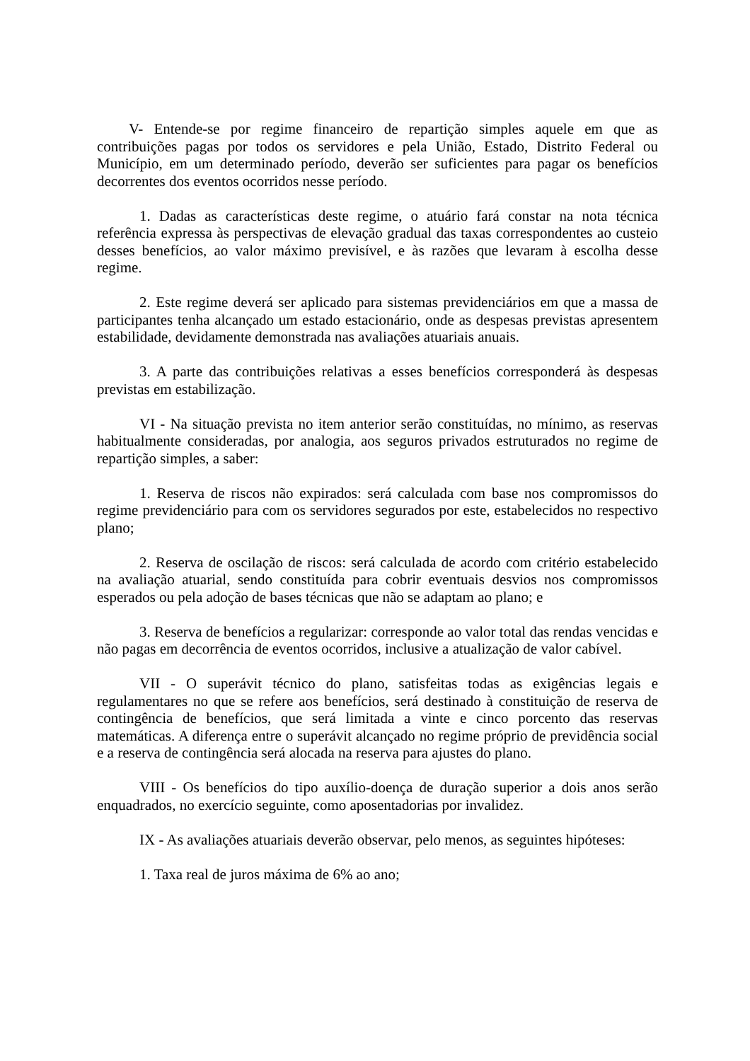V- Entende-se por regime financeiro de repartição simples aquele em que as contribuições pagas por todos os servidores e pela União, Estado, Distrito Federal ou Município, em um determinado período, deverão ser suficientes para pagar os benefícios decorrentes dos eventos ocorridos nesse período.
1. Dadas as características deste regime, o atuário fará constar na nota técnica referência expressa às perspectivas de elevação gradual das taxas correspondentes ao custeio desses benefícios, ao valor máximo previsível, e às razões que levaram à escolha desse regime.
2. Este regime deverá ser aplicado para sistemas previdenciários em que a massa de participantes tenha alcançado um estado estacionário, onde as despesas previstas apresentem estabilidade, devidamente demonstrada nas avaliações atuariais anuais.
3. A parte das contribuições relativas a esses benefícios corresponderá às despesas previstas em estabilização.
VI - Na situação prevista no item anterior serão constituídas, no mínimo, as reservas habitualmente consideradas, por analogia, aos seguros privados estruturados no regime de repartição simples, a saber:
1. Reserva de riscos não expirados: será calculada com base nos compromissos do regime previdenciário para com os servidores segurados por este, estabelecidos no respectivo plano;
2. Reserva de oscilação de riscos: será calculada de acordo com critério estabelecido na avaliação atuarial, sendo constituída para cobrir eventuais desvios nos compromissos esperados ou pela adoção de bases técnicas que não se adaptam ao plano; e
3. Reserva de benefícios a regularizar: corresponde ao valor total das rendas vencidas e não pagas em decorrência de eventos ocorridos, inclusive a atualização de valor cabível.
VII - O superávit técnico do plano, satisfeitas todas as exigências legais e regulamentares no que se refere aos benefícios, será destinado à constituição de reserva de contingência de benefícios, que será limitada a vinte e cinco porcento das reservas matemáticas. A diferença entre o superávit alcançado no regime próprio de previdência social e a reserva de contingência será alocada na reserva para ajustes do plano.
VIII - Os benefícios do tipo auxílio-doença de duração superior a dois anos serão enquadrados, no exercício seguinte, como aposentadorias por invalidez.
IX - As avaliações atuariais deverão observar, pelo menos, as seguintes hipóteses:
1. Taxa real de juros máxima de 6% ao ano;